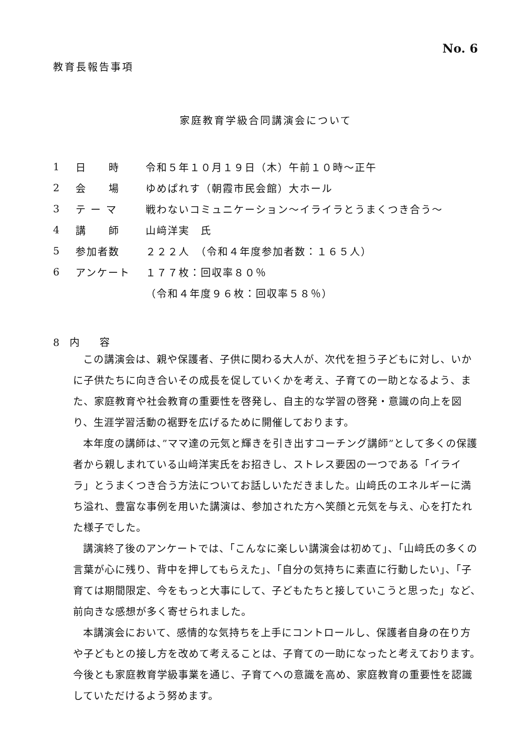No. 6
教育長報告事項
家庭教育学級合同講演会について
1 日　　時 令和５年１０月１９日（木）午前１０時～正午
2 会　　場 ゆめぱれす（朝霞市民会館）大ホール
3 テ ー マ 戦わないコミュニケーション～イライラとうまくつき合う～
4 講　　師 山﨑洋実　氏
5 参加者数 ２２２人　（令和４年度参加者数：１６５人）
6 アンケート １７７枚：回収率８０％
（令和４年度９６枚：回収率５８％）
8　内　　容
この講演会は、親や保護者、子供に関わる大人が、次代を担う子どもに対し、いかに子供たちに向き合いその成長を促していくかを考え、子育ての一助となるよう、また、家庭教育や社会教育の重要性を啓発し、自主的な学習の啓発・意識の向上を図り、生涯学習活動の裾野を広げるために開催しております。
本年度の講師は、”ママ達の元気と輝きを引き出すコーチング講師”として多くの保護者から親しまれている山﨑洋実氏をお招きし、ストレス要因の一つである「イライラ」とうまくつき合う方法についてお話しいただきました。山﨑氏のエネルギーに満ち溢れ、豊富な事例を用いた講演は、参加された方へ笑顔と元気を与え、心を打たれた様子でした。
講演終了後のアンケートでは、「こんなに楽しい講演会は初めて」、「山﨑氏の多くの言葉が心に残り、背中を押してもらえた」、「自分の気持ちに素直に行動したい」、「子育ては期間限定、今をもっと大事にして、子どもたちと接していこうと思った」など、前向きな感想が多く寄せられました。
本講演会において、感情的な気持ちを上手にコントロールし、保護者自身の在り方や子どもとの接し方を改めて考えることは、子育ての一助になったと考えております。今後とも家庭教育学級事業を通じ、子育てへの意識を高め、家庭教育の重要性を認識していただけるよう努めます。